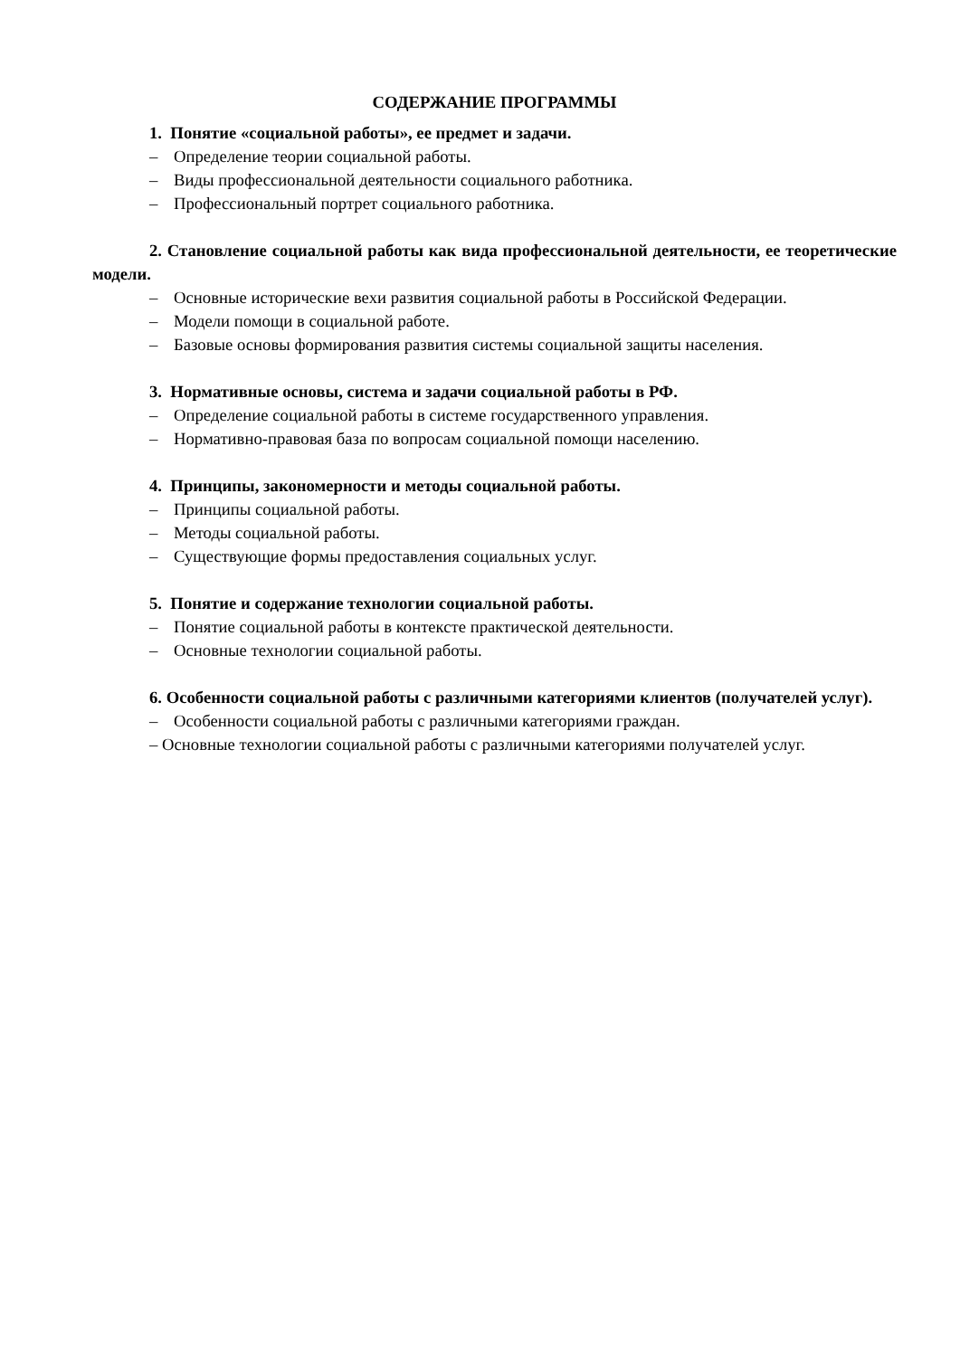СОДЕРЖАНИЕ ПРОГРАММЫ
1. Понятие «социальной работы», ее предмет и задачи.
– Определение теории социальной работы.
– Виды профессиональной деятельности социального работника.
– Профессиональный портрет социального работника.
2. Становление социальной работы как вида профессиональной деятельности, ее теоретические модели.
– Основные исторические вехи развития социальной работы в Российской Федерации.
– Модели помощи в социальной работе.
– Базовые основы формирования развития системы социальной защиты населения.
3. Нормативные основы, система и задачи социальной работы в РФ.
– Определение социальной работы в системе государственного управления.
– Нормативно-правовая база по вопросам социальной помощи населению.
4. Принципы, закономерности и методы социальной работы.
– Принципы социальной работы.
– Методы социальной работы.
– Существующие формы предоставления социальных услуг.
5. Понятие и содержание технологии социальной работы.
– Понятие социальной работы в контексте практической деятельности.
– Основные технологии социальной работы.
6. Особенности социальной работы с различными категориями клиентов (получателей услуг).
– Особенности социальной работы с различными категориями граждан.
– Основные технологии социальной работы с различными категориями получателей услуг.